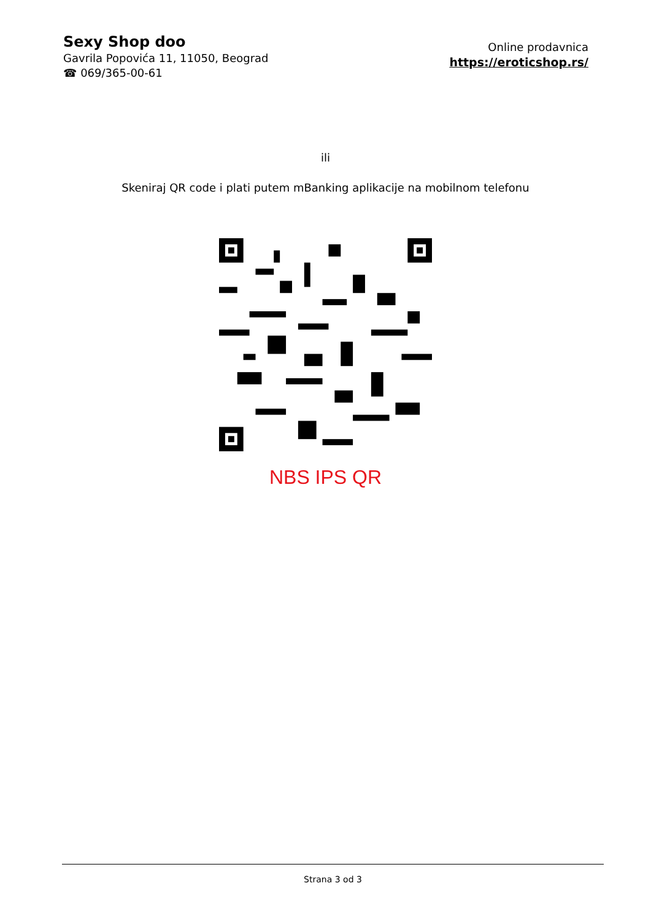Sexy Shop doo
Gavrila Popovića 11, 11050, Beograd
☎ 069/365-00-61
Online prodavnica
https://eroticshop.rs/
ili
Skeniraj QR code i plati putem mBanking aplikacije na mobilnom telefonu
NBS IPS QR
Strana 3 od 3